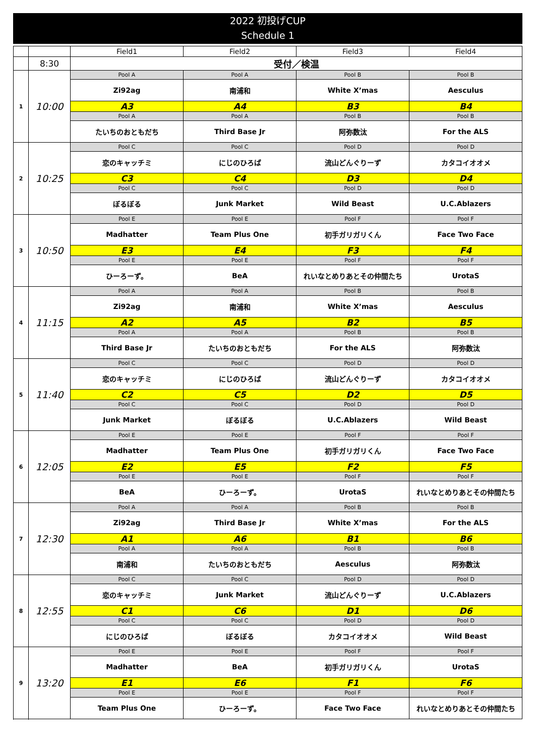2022 初投げCUP
Schedule 1
| | | Field1 | Field2 | Field3 | Field4 |
| --- | --- | --- | --- | --- | --- |
| | 8:30 | 受付／検温 | | | |
| 1 | 10:00 | Pool A | Pool A | Pool B | Pool B |
| | | Zi92ag | 南浦和 | White X’mas | Aesculus |
| | | A3 | A4 | B3 | B4 |
| | | Pool A | Pool A | Pool B | Pool B |
| | | たいちのおともだち | Third Base Jr | 阿弥数汰 | For the ALS |
| 2 | 10:25 | Pool C | Pool C | Pool D | Pool D |
| | | 恋のキャッチミ | にじのひろば | 流山どんぐりーず | カタコイオオメ |
| | | C3 | C4 | D3 | D4 |
| | | Pool C | Pool C | Pool D | Pool D |
| | | ぼるぼる | Junk Market | Wild Beast | U.C.Ablazers |
| 3 | 10:50 | Pool E | Pool E | Pool F | Pool F |
| | | Madhatter | Team Plus One | 初手ガリガリくん | Face Two Face |
| | | E3 | E4 | F3 | F4 |
| | | Pool E | Pool E | Pool F | Pool F |
| | | ひーろーず。 | BeA | れいなとめりあとその仲間たち | UrotaS |
| 4 | 11:15 | Pool A | Pool A | Pool B | Pool B |
| | | Zi92ag | 南浦和 | White X’mas | Aesculus |
| | | A2 | A5 | B2 | B5 |
| | | Pool A | Pool A | Pool B | Pool B |
| | | Third Base Jr | たいちのおともだち | For the ALS | 阿弥数汰 |
| 5 | 11:40 | Pool C | Pool C | Pool D | Pool D |
| | | 恋のキャッチミ | にじのひろば | 流山どんぐりーず | カタコイオオメ |
| | | C2 | C5 | D2 | D5 |
| | | Pool C | Pool C | Pool D | Pool D |
| | | Junk Market | ぼるぼる | U.C.Ablazers | Wild Beast |
| 6 | 12:05 | Pool E | Pool E | Pool F | Pool F |
| | | Madhatter | Team Plus One | 初手ガリガリくん | Face Two Face |
| | | E2 | E5 | F2 | F5 |
| | | Pool E | Pool E | Pool F | Pool F |
| | | BeA | ひーろーず。 | UrotaS | れいなとめりあとその仲間たち |
| 7 | 12:30 | Pool A | Pool A | Pool B | Pool B |
| | | Zi92ag | Third Base Jr | White X’mas | For the ALS |
| | | A1 | A6 | B1 | B6 |
| | | Pool A | Pool A | Pool B | Pool B |
| | | 南浦和 | たいちのおともだち | Aesculus | 阿弥数汰 |
| 8 | 12:55 | Pool C | Pool C | Pool D | Pool D |
| | | 恋のキャッチミ | Junk Market | 流山どんぐりーず | U.C.Ablazers |
| | | C1 | C6 | D1 | D6 |
| | | Pool C | Pool C | Pool D | Pool D |
| | | にじのひろば | ぼるぼる | カタコイオオメ | Wild Beast |
| 9 | 13:20 | Pool E | Pool E | Pool F | Pool F |
| | | Madhatter | BeA | 初手ガリガリくん | UrotaS |
| | | E1 | E6 | F1 | F6 |
| | | Pool E | Pool E | Pool F | Pool F |
| | | Team Plus One | ひーろーず。 | Face Two Face | れいなとめりあとその仲間たち |